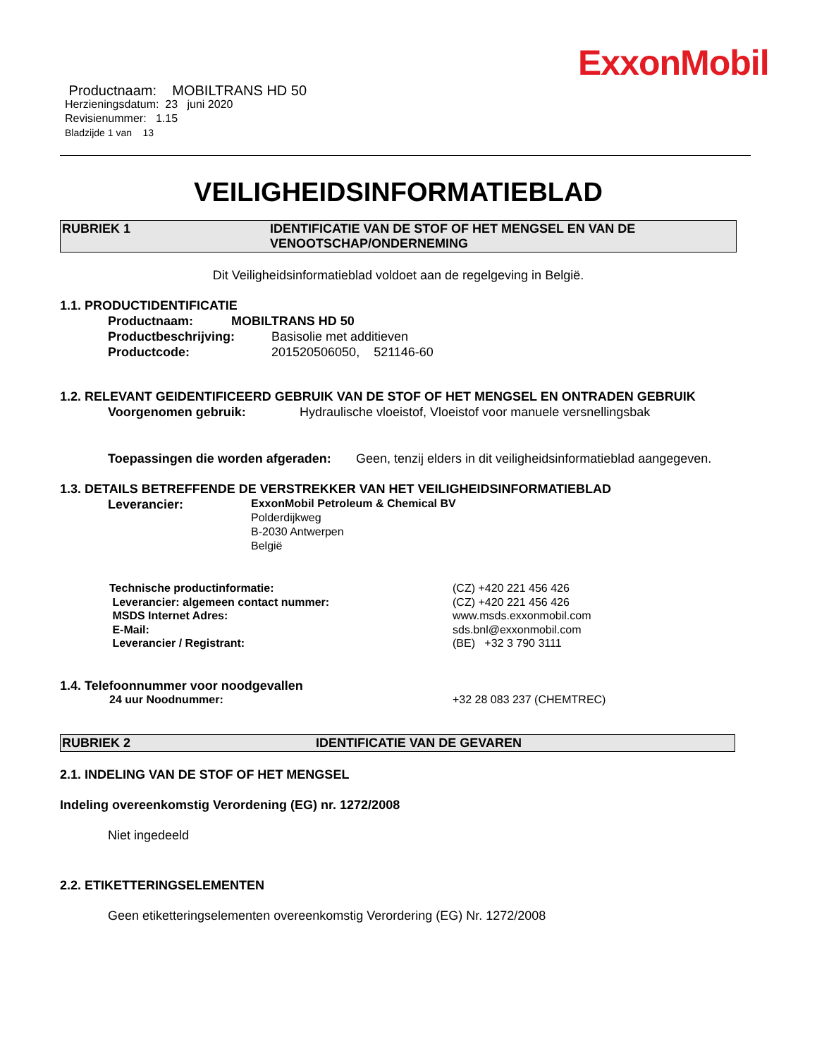ExxonMobil
Productnaam: MOBILTRANS HD 50
Herzieningsdatum: 23 juni 2020
Revisienummer: 1.15
Bladzijde 1 van 13
VEILIGHEIDSINFORMATIEBLAD
RUBRIEK 1 IDENTIFICATIE VAN DE STOF OF HET MENGSEL EN VAN DE VENOOTSCHAP/ONDERNEMING
Dit Veiligheidsinformatieblad voldoet aan de regelgeving in België.
1.1. PRODUCTIDENTIFICATIE
Productnaam: MOBILTRANS HD 50
Productbeschrijving: Basisolie met additieven
Productcode: 201520506050, 521146-60
1.2. RELEVANT GEIDENTIFICEERD GEBRUIK VAN DE STOF OF HET MENGSEL EN ONTRADEN GEBRUIK
Voorgenomen gebruik: Hydraulische vloeistof, Vloeistof voor manuele versnellingsbak
Toepassingen die worden afgeraden: Geen, tenzij elders in dit veiligheidsinformatieblad aangegeven.
1.3. DETAILS BETREFFENDE DE VERSTREKKER VAN HET VEILIGHEIDSINFORMATIEBLAD
Leverancier: ExxonMobil Petroleum & Chemical BV
Polderdijkweg
B-2030 Antwerpen
België
Technische productinformatie:
Leverancier: algemeen contact nummer:
MSDS Internet Adres:
E-Mail:
Leverancier / Registrant:
(CZ) +420 221 456 426
(CZ) +420 221 456 426
www.msds.exxonmobil.com
sds.bnl@exxonmobil.com
(BE) +32 3 790 3111
1.4. Telefoonnummer voor noodgevallen
24 uur Noodnummer: +32 28 083 237 (CHEMTREC)
RUBRIEK 2 IDENTIFICATIE VAN DE GEVAREN
2.1. INDELING VAN DE STOF OF HET MENGSEL
Indeling overeenkomstig Verordening (EG) nr. 1272/2008
Niet ingedeeld
2.2. ETIKETTERINGSELEMENTEN
Geen etiketteringselementen overeenkomstig Verordering (EG) Nr. 1272/2008